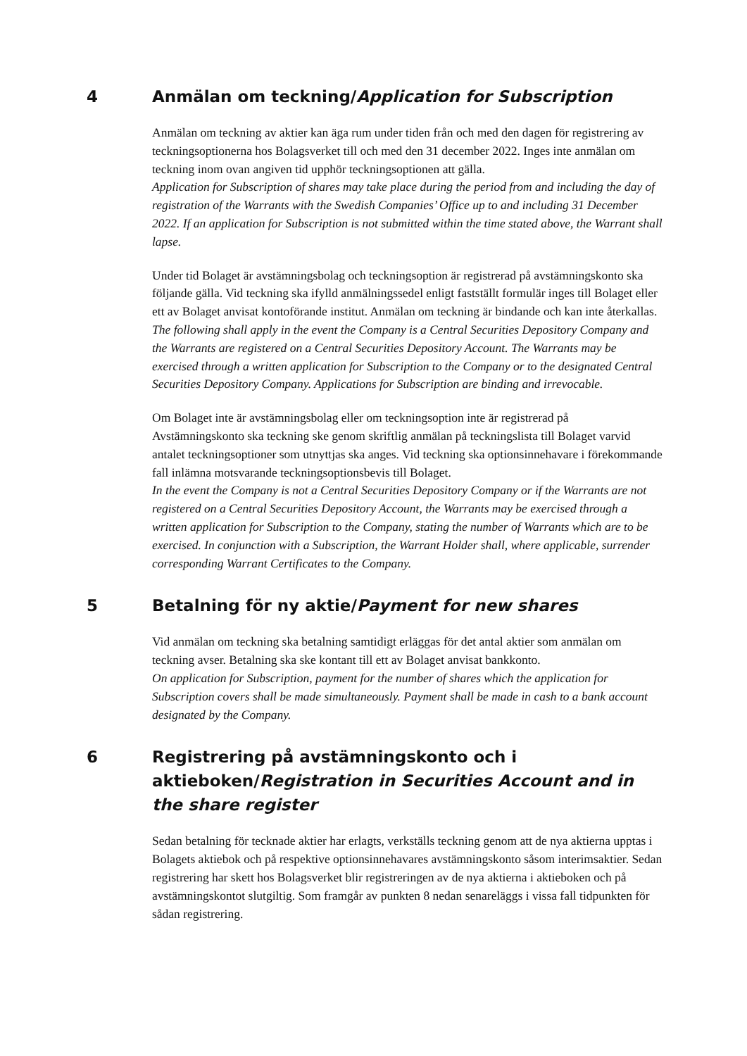4 Anmälan om teckning/Application for Subscription
Anmälan om teckning av aktier kan äga rum under tiden från och med den dagen för registrering av teckningsoptionerna hos Bolagsverket till och med den 31 december 2022. Inges inte anmälan om teckning inom ovan angiven tid upphör teckningsoptionen att gälla.
Application for Subscription of shares may take place during the period from and including the day of registration of the Warrants with the Swedish Companies’ Office up to and including 31 December 2022. If an application for Subscription is not submitted within the time stated above, the Warrant shall lapse.
Under tid Bolaget är avstämningsbolag och teckningsoption är registrerad på avstämningskonto ska följande gälla. Vid teckning ska ifylld anmälningssedel enligt fastställt formulär inges till Bolaget eller ett av Bolaget anvisat kontoförande institut. Anmälan om teckning är bindande och kan inte återkallas.
The following shall apply in the event the Company is a Central Securities Depository Company and the Warrants are registered on a Central Securities Depository Account. The Warrants may be exercised through a written application for Subscription to the Company or to the designated Central Securities Depository Company. Applications for Subscription are binding and irrevocable.
Om Bolaget inte är avstämningsbolag eller om teckningsoption inte är registrerad på Avstämningskonto ska teckning ske genom skriftlig anmälan på teckningslista till Bolaget varvid antalet teckningsoptioner som utnyttjas ska anges. Vid teckning ska optionsinnehavare i förekommande fall inlämna motsvarande teckningsoptionsbevis till Bolaget.
In the event the Company is not a Central Securities Depository Company or if the Warrants are not registered on a Central Securities Depository Account, the Warrants may be exercised through a written application for Subscription to the Company, stating the number of Warrants which are to be exercised. In conjunction with a Subscription, the Warrant Holder shall, where applicable, surrender corresponding Warrant Certificates to the Company.
5 Betalning för ny aktie/Payment for new shares
Vid anmälan om teckning ska betalning samtidigt erläggas för det antal aktier som anmälan om teckning avser. Betalning ska ske kontant till ett av Bolaget anvisat bankkonto.
On application for Subscription, payment for the number of shares which the application for Subscription covers shall be made simultaneously. Payment shall be made in cash to a bank account designated by the Company.
6 Registrering på avstämningskonto och i aktieboken/Registration in Securities Account and in the share register
Sedan betalning för tecknade aktier har erlagts, verkställs teckning genom att de nya aktierna upptas i Bolagets aktiebok och på respektive optionsinnehavares avstämningskonto såsom interimsaktier. Sedan registrering har skett hos Bolagsverket blir registreringen av de nya aktierna i aktieboken och på avstämningskontot slutgiltig. Som framgår av punkten 8 nedan senareläggs i vissa fall tidpunkten för sådan registrering.